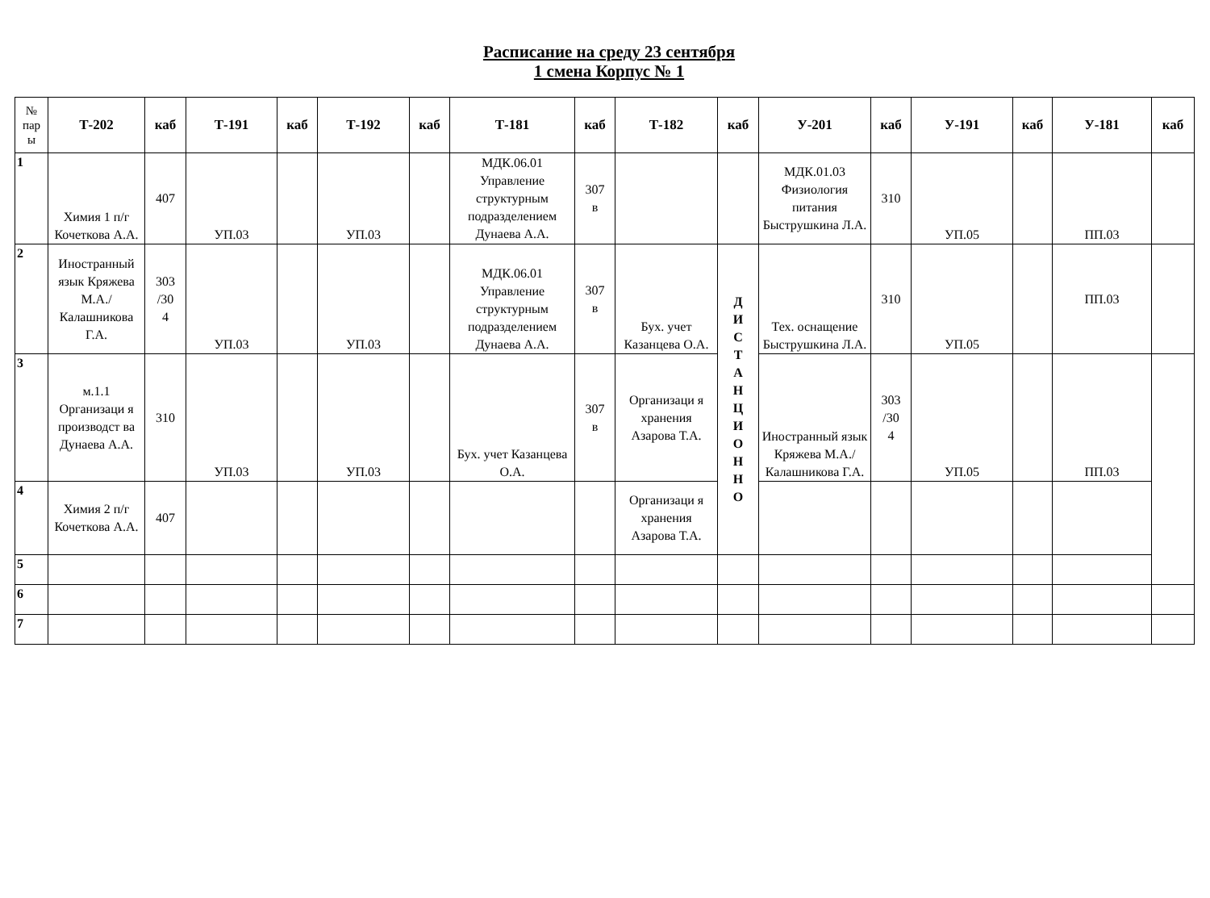Расписание на среду 23 сентября
1 смена Корпус № 1
| № пар ы | Т-202 | каб | Т-191 | каб | Т-192 | каб | Т-181 | каб | Т-182 | каб | У-201 | каб | У-191 | каб | У-181 | каб |
| 1 | Химия 1 п/г Кочеткова А.А. | 407 | УП.03 | | УП.03 | | МДК.06.01 Управление структурным подразделением Дунаева А.А. | 307 в | | | МДК.01.03 Физиология питания Быструшкина Л.А. | 310 | УП.05 | | ПП.03 | |
| 2 | Иностранный язык Кряжева М.А./Калашникова Г.А. | 303 /30 4 | УП.03 | | УП.03 | | МДК.06.01 Управление структурным подразделением Дунаева А.А. | 307 в | Бух. учет Казанцева О.А. | Д И С Т А Н Ц И О Н Н О | Тех. оснащение Быструшкина Л.А. | 310 | УП.05 | | ПП.03 | |
| 3 | м.1.1 Организаци я производст ва Дунаева А.А. | 310 | УП.03 | | УП.03 | | Бух. учет Казанцева О.А. | 307 в | Организаци я хранения Азарова Т.А. | | Иностранный язык Кряжева М.А./Калашникова Г.А. | 303 /30 4 | УП.05 | | ПП.03 | |
| 4 | Химия 2 п/г Кочеткова А.А. | 407 | | | | | | | Организаци я хранения Азарова Т.А. | | | | | | | |
| 5 | | | | | | | | | | | | | | | | |
| 6 | | | | | | | | | | | | | | | | |
| 7 | | | | | | | | | | | | | | | | |